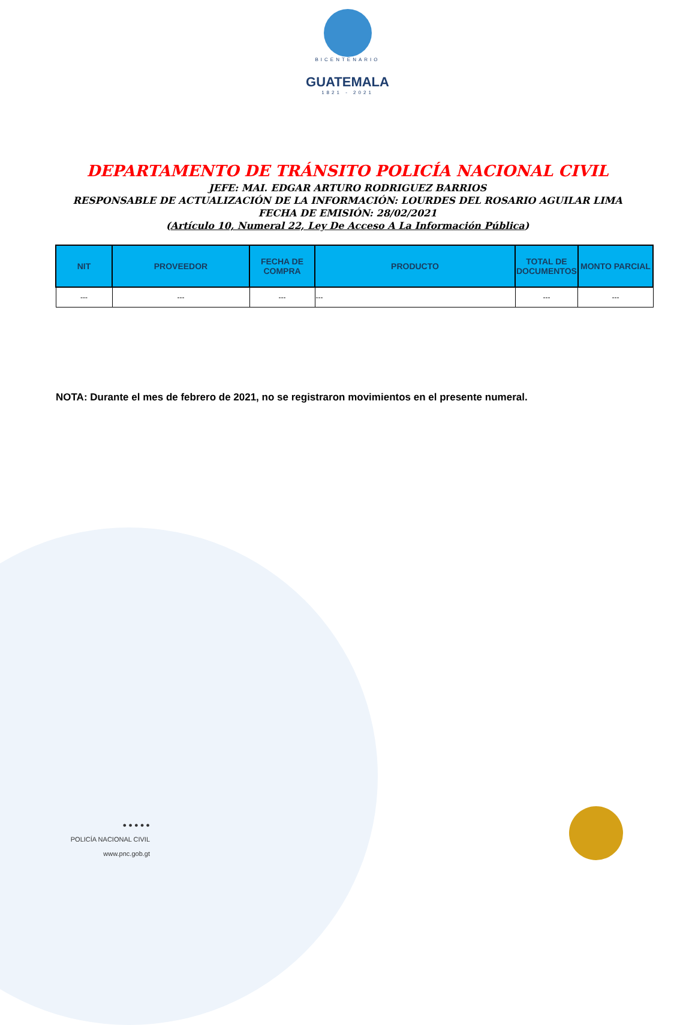BICENTENARIO
GUATEMALA
1821 - 2021
DEPARTAMENTO DE TRÁNSITO POLICÍA NACIONAL CIVIL
JEFE: MAI. EDGAR ARTURO RODRIGUEZ BARRIOS
RESPONSABLE DE ACTUALIZACIÓN DE LA INFORMACIÓN: LOURDES DEL ROSARIO AGUILAR LIMA
FECHA DE EMISIÓN: 28/02/2021
(Artículo 10, Numeral 22, Ley De Acceso A La Información Pública)
| NIT | PROVEEDOR | FECHA DE COMPRA | PRODUCTO | TOTAL DE DOCUMENTOS | MONTO PARCIAL |
| --- | --- | --- | --- | --- | --- |
| --- | --- | --- | --- | --- | --- |
NOTA: Durante el mes de febrero de 2021, no se registraron movimientos en el presente numeral.
● ● ● ● ●
POLICÍA NACIONAL CIVIL
www.pnc.gob.gt